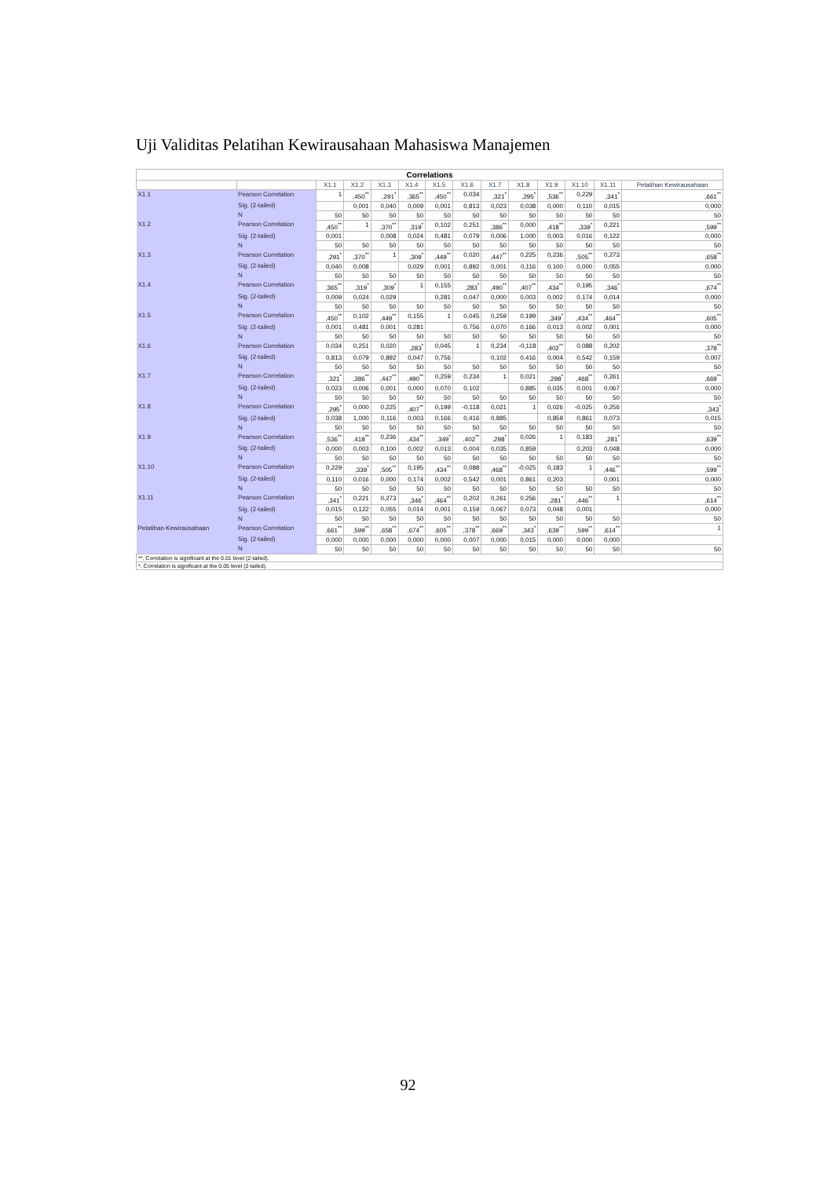Uji Validitas Pelatihan Kewirausahaan Mahasiswa Manajemen
| Correlations | | | | | | | | | | | | | |
| | | X1.1 | X1.2 | X1.3 | X1.4 | X1.5 | X1.6 | X1.7 | X1.8 | X1.9 | X1.10 | X1.11 | Pelatihan Kewirausahaan |
| X1.1 | Pearson Correlation | 1 | ,450<sup>**</sup> | ,291<sup>*</sup> | ,365<sup>**</sup> | ,450<sup>**</sup> | 0,034 | ,321<sup>*</sup> | ,295<sup>*</sup> | ,536<sup>**</sup> | 0,229 | ,341<sup>*</sup> | ,661<sup>**</sup> |
| | Sig. (2-tailed) | | 0,001 | 0,040 | 0,009 | 0,001 | 0,813 | 0,023 | 0,038 | 0,000 | 0,110 | 0,015 | 0,000 |
| | N | 50 | 50 | 50 | 50 | 50 | 50 | 50 | 50 | 50 | 50 | 50 | 50 |
| X1.2 | Pearson Correlation | ,450<sup>**</sup> | 1 | ,370<sup>**</sup> | ,319<sup>*</sup> | 0,102 | 0,251 | ,386<sup>**</sup> | 0,000 | ,418<sup>**</sup> | ,339<sup>*</sup> | 0,221 | ,599<sup>**</sup> |
| | Sig. (2-tailed) | 0,001 | | 0,008 | 0,024 | 0,481 | 0,079 | 0,006 | 1,000 | 0,003 | 0,016 | 0,122 | 0,000 |
| | N | 50 | 50 | 50 | 50 | 50 | 50 | 50 | 50 | 50 | 50 | 50 | 50 |
| X1.3 | Pearson Correlation | ,291<sup>*</sup> | ,370<sup>**</sup> | 1 | ,309<sup>*</sup> | ,449<sup>**</sup> | 0,020 | ,447<sup>**</sup> | 0,225 | 0,236 | ,505<sup>**</sup> | 0,273 | ,658<sup>**</sup> |
| | Sig. (2-tailed) | 0,040 | 0,008 | | 0,029 | 0,001 | 0,892 | 0,001 | 0,116 | 0,100 | 0,000 | 0,055 | 0,000 |
| | N | 50 | 50 | 50 | 50 | 50 | 50 | 50 | 50 | 50 | 50 | 50 | 50 |
| X1.4 | Pearson Correlation | ,365<sup>**</sup> | ,319<sup>*</sup> | ,309<sup>*</sup> | 1 | 0,155 | ,283<sup>*</sup> | ,490<sup>**</sup> | ,407<sup>**</sup> | ,434<sup>**</sup> | 0,195 | ,346<sup>*</sup> | ,674<sup>**</sup> |
| | Sig. (2-tailed) | 0,009 | 0,024 | 0,029 | | 0,281 | 0,047 | 0,000 | 0,003 | 0,002 | 0,174 | 0,014 | 0,000 |
| | N | 50 | 50 | 50 | 50 | 50 | 50 | 50 | 50 | 50 | 50 | 50 | 50 |
| X1.5 | Pearson Correlation | ,450<sup>**</sup> | 0,102 | ,449<sup>**</sup> | 0,155 | 1 | 0,045 | 0,259 | 0,199 | ,349<sup>*</sup> | ,434<sup>**</sup> | ,464<sup>**</sup> | ,605<sup>**</sup> |
| | Sig. (2-tailed) | 0,001 | 0,481 | 0,001 | 0,281 | | 0,756 | 0,070 | 0,166 | 0,013 | 0,002 | 0,001 | 0,000 |
| | N | 50 | 50 | 50 | 50 | 50 | 50 | 50 | 50 | 50 | 50 | 50 | 50 |
| X1.6 | Pearson Correlation | 0,034 | 0,251 | 0,020 | ,283<sup>*</sup> | 0,045 | 1 | 0,234 | -0,118 | ,402<sup>**</sup> | 0,088 | 0,202 | ,378<sup>**</sup> |
| | Sig. (2-tailed) | 0,813 | 0,079 | 0,892 | 0,047 | 0,756 | | 0,102 | 0,416 | 0,004 | 0,542 | 0,159 | 0,007 |
| | N | 50 | 50 | 50 | 50 | 50 | 50 | 50 | 50 | 50 | 50 | 50 | 50 |
| X1.7 | Pearson Correlation | ,321<sup>*</sup> | ,386<sup>**</sup> | ,447<sup>**</sup> | ,490<sup>**</sup> | 0,259 | 0,234 | 1 | 0,021 | ,298<sup>*</sup> | ,468<sup>**</sup> | 0,261 | ,669<sup>**</sup> |
| | Sig. (2-tailed) | 0,023 | 0,006 | 0,001 | 0,000 | 0,070 | 0,102 | | 0,885 | 0,035 | 0,001 | 0,067 | 0,000 |
| | N | 50 | 50 | 50 | 50 | 50 | 50 | 50 | 50 | 50 | 50 | 50 | 50 |
| X1.8 | Pearson Correlation | ,295<sup>*</sup> | 0,000 | 0,225 | ,407<sup>**</sup> | 0,199 | -0,118 | 0,021 | 1 | 0,026 | -0,025 | 0,256 | ,343<sup>*</sup> |
| | Sig. (2-tailed) | 0,038 | 1,000 | 0,116 | 0,003 | 0,166 | 0,416 | 0,885 | | 0,859 | 0,861 | 0,073 | 0,015 |
| | N | 50 | 50 | 50 | 50 | 50 | 50 | 50 | 50 | 50 | 50 | 50 | 50 |
| X1.9 | Pearson Correlation | ,536<sup>**</sup> | ,418<sup>**</sup> | 0,236 | ,434<sup>**</sup> | ,349<sup>*</sup> | ,402<sup>**</sup> | ,298<sup>*</sup> | 0,026 | 1 | 0,183 | ,281<sup>*</sup> | ,639<sup>**</sup> |
| | Sig. (2-tailed) | 0,000 | 0,003 | 0,100 | 0,002 | 0,013 | 0,004 | 0,035 | 0,859 | | 0,203 | 0,048 | 0,000 |
| | N | 50 | 50 | 50 | 50 | 50 | 50 | 50 | 50 | 50 | 50 | 50 | 50 |
| X1.10 | Pearson Correlation | 0,229 | ,339<sup>*</sup> | ,505<sup>**</sup> | 0,195 | ,434<sup>**</sup> | 0,088 | ,468<sup>**</sup> | -0,025 | 0,183 | 1 | ,446<sup>**</sup> | ,599<sup>**</sup> |
| | Sig. (2-tailed) | 0,110 | 0,016 | 0,000 | 0,174 | 0,002 | 0,542 | 0,001 | 0,861 | 0,203 | | 0,001 | 0,000 |
| | N | 50 | 50 | 50 | 50 | 50 | 50 | 50 | 50 | 50 | 50 | 50 | 50 |
| X1.11 | Pearson Correlation | ,341<sup>*</sup> | 0,221 | 0,273 | ,346<sup>*</sup> | ,464<sup>**</sup> | 0,202 | 0,261 | 0,256 | ,281<sup>*</sup> | ,446<sup>**</sup> | 1 | ,614<sup>**</sup> |
| | Sig. (2-tailed) | 0,015 | 0,122 | 0,055 | 0,014 | 0,001 | 0,159 | 0,067 | 0,073 | 0,048 | 0,001 | | 0,000 |
| | N | 50 | 50 | 50 | 50 | 50 | 50 | 50 | 50 | 50 | 50 | 50 | 50 |
| Pelatihan Kewirausahaan | Pearson Correlation | ,661<sup>**</sup> | ,599<sup>**</sup> | ,658<sup>**</sup> | ,674<sup>**</sup> | ,605<sup>**</sup> | ,378<sup>**</sup> | ,669<sup>**</sup> | ,343<sup>*</sup> | ,639<sup>**</sup> | ,599<sup>**</sup> | ,614<sup>**</sup> | 1 |
| | Sig. (2-tailed) | 0,000 | 0,000 | 0,000 | 0,000 | 0,000 | 0,007 | 0,000 | 0,015 | 0,000 | 0,000 | 0,000 | |
| | N | 50 | 50 | 50 | 50 | 50 | 50 | 50 | 50 | 50 | 50 | 50 | 50 |
| **. Correlation is significant at the 0.01 level (2-tailed). | | | | | | | | | | | | | |
| *. Correlation is significant at the 0.05 level (2-tailed). | | | | | | | | | | | | | |
92